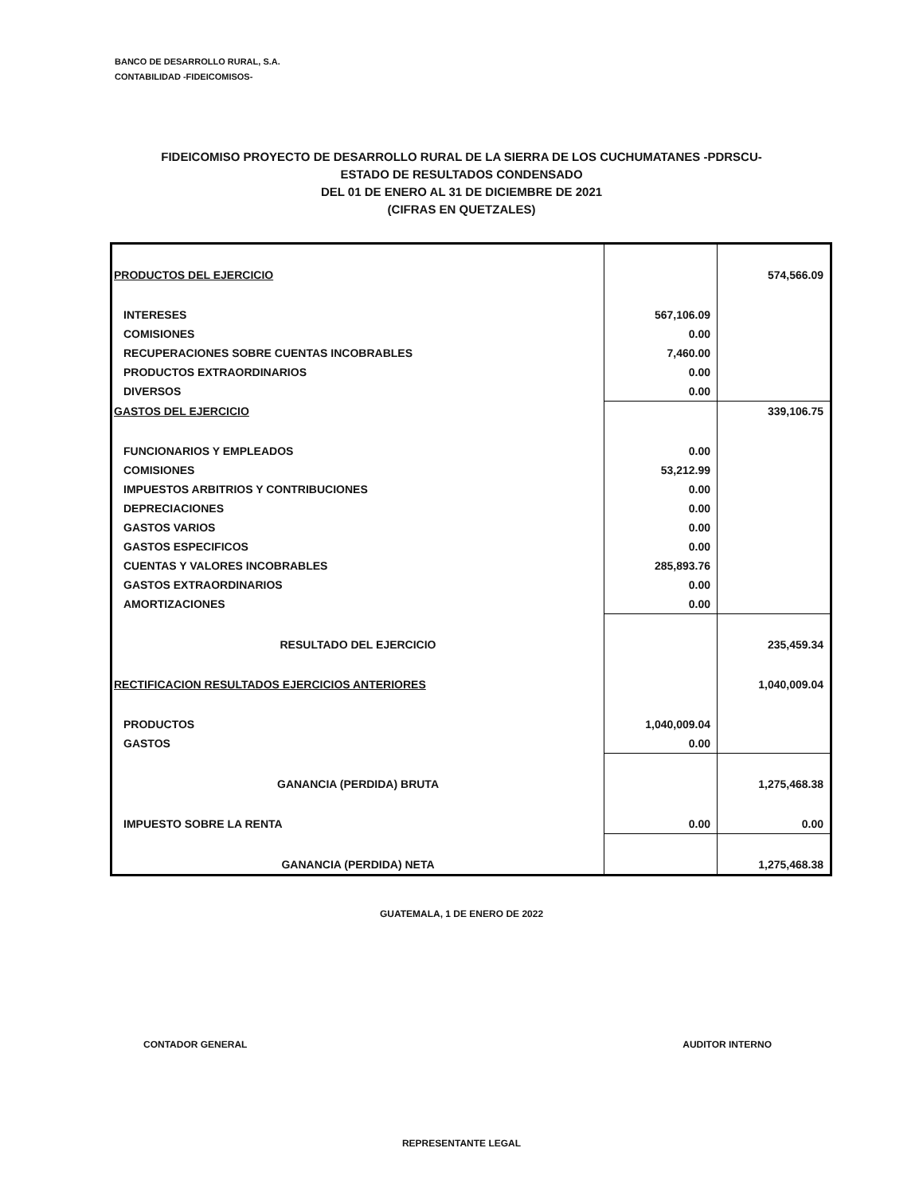BANCO DE DESARROLLO RURAL, S.A.
CONTABILIDAD -FIDEICOMISOS-
FIDEICOMISO PROYECTO DE DESARROLLO RURAL DE LA SIERRA DE LOS CUCHUMATANES -PDRSCU-
ESTADO DE RESULTADOS CONDENSADO
DEL 01 DE ENERO AL 31 DE DICIEMBRE DE 2021
(CIFRAS EN QUETZALES)
| PRODUCTOS DEL EJERCICIO | | 574,566.09 |
| INTERESES | 567,106.09 | |
| COMISIONES | 0.00 | |
| RECUPERACIONES SOBRE CUENTAS INCOBRABLES | 7,460.00 | |
| PRODUCTOS EXTRAORDINARIOS | 0.00 | |
| DIVERSOS | 0.00 | |
| GASTOS DEL EJERCICIO | | 339,106.75 |
| FUNCIONARIOS Y EMPLEADOS | 0.00 | |
| COMISIONES | 53,212.99 | |
| IMPUESTOS ARBITRIOS Y CONTRIBUCIONES | 0.00 | |
| DEPRECIACIONES | 0.00 | |
| GASTOS VARIOS | 0.00 | |
| GASTOS ESPECIFICOS | 0.00 | |
| CUENTAS Y VALORES INCOBRABLES | 285,893.76 | |
| GASTOS EXTRAORDINARIOS | 0.00 | |
| AMORTIZACIONES | 0.00 | |
| RESULTADO DEL EJERCICIO | | 235,459.34 |
| RECTIFICACION RESULTADOS EJERCICIOS ANTERIORES | | 1,040,009.04 |
| PRODUCTOS | 1,040,009.04 | |
| GASTOS | 0.00 | |
| GANANCIA (PERDIDA) BRUTA | | 1,275,468.38 |
| IMPUESTO SOBRE LA RENTA | 0.00 | 0.00 |
| GANANCIA (PERDIDA) NETA | | 1,275,468.38 |
GUATEMALA, 1 DE ENERO DE 2022
CONTADOR GENERAL AUDITOR INTERNO
REPRESENTANTE LEGAL